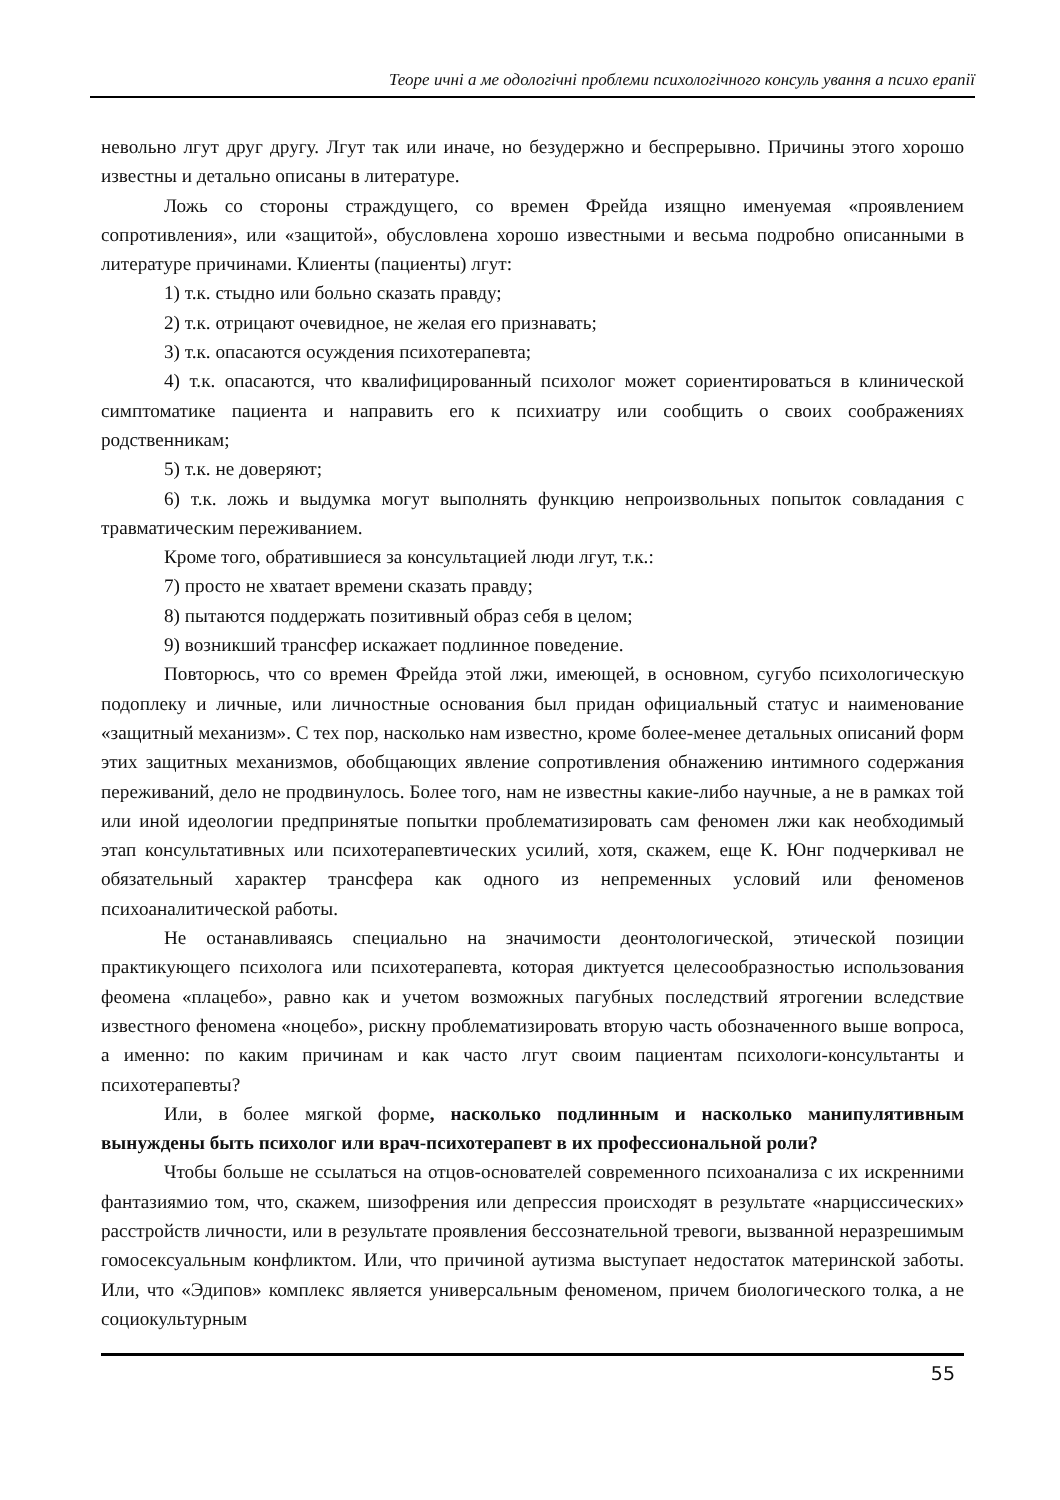Теоре ичні а ме одологічні проблеми психологічного консуль ування а психо ерапії
невольно лгут друг другу. Лгут так или иначе, но безудержно и беспрерывно. Причины этого хорошо известны и детально описаны в литературе.
Ложь со стороны страждущего, со времен Фрейда изящно именуемая «проявлением сопротивления», или «защитой», обусловлена хорошо известными и весьма подробно описанными в литературе причинами. Клиенты (пациенты) лгут:
1) т.к. стыдно или больно сказать правду;
2) т.к. отрицают очевидное, не желая его признавать;
3) т.к. опасаются осуждения психотерапевта;
4) т.к. опасаются, что квалифицированный психолог может сориентироваться в клинической симптоматике пациента и направить его к психиатру или сообщить о своих соображениях родственникам;
5) т.к. не доверяют;
6) т.к. ложь и выдумка могут выполнять функцию непроизвольных попыток совладания с травматическим переживанием.
Кроме того, обратившиеся за консультацией люди лгут, т.к.:
7) просто не хватает времени сказать правду;
8) пытаются поддержать позитивный образ себя в целом;
9) возникший трансфер искажает подлинное поведение.
Повторюсь, что со времен Фрейда этой лжи, имеющей, в основном, сугубо психологическую подоплеку и личные, или личностные основания был придан официальный статус и наименование «защитный механизм». С тех пор, насколько нам известно, кроме более-менее детальных описаний форм этих защитных механизмов, обобщающих явление сопротивления обнажению интимного содержания переживаний, дело не продвинулось. Более того, нам не известны какие-либо научные, а не в рамках той или иной идеологии предпринятые попытки проблематизировать сам феномен лжи как необходимый этап консультативных или психотерапевтических усилий, хотя, скажем, еще К. Юнг подчеркивал не обязательный характер трансфера как одного из непременных условий или феноменов психоаналитической работы.
Не останавливаясь специально на значимости деонтологической, этической позиции практикующего психолога или психотерапевта, которая диктуется целесообразностью использования феомена «плацебо», равно как и учетом возможных пагубных последствий ятрогении вследствие известного феномена «ноцебо», рискну проблематизировать вторую часть обозначенного выше вопроса, а именно: по каким причинам и как часто лгут своим пациентам психологи-консультанты и психотерапевты?
Или, в более мягкой форме, насколько подлинным и насколько манипулятивным вынуждены быть психолог или врач-психотерапевт в их профессиональной роли?
Чтобы больше не ссылаться на отцов-основателей современного психоанализа с их искренними фантазиямио том, что, скажем, шизофрения или депрессия происходят в результате «нарциссических» расстройств личности, или в результате проявления бессознательной тревоги, вызванной неразрешимым гомосексуальным конфликтом. Или, что причиной аутизма выступает недостаток материнской заботы. Или, что «Эдипов» комплекс является универсальным феноменом, причем биологического толка, а не социокультурным
55